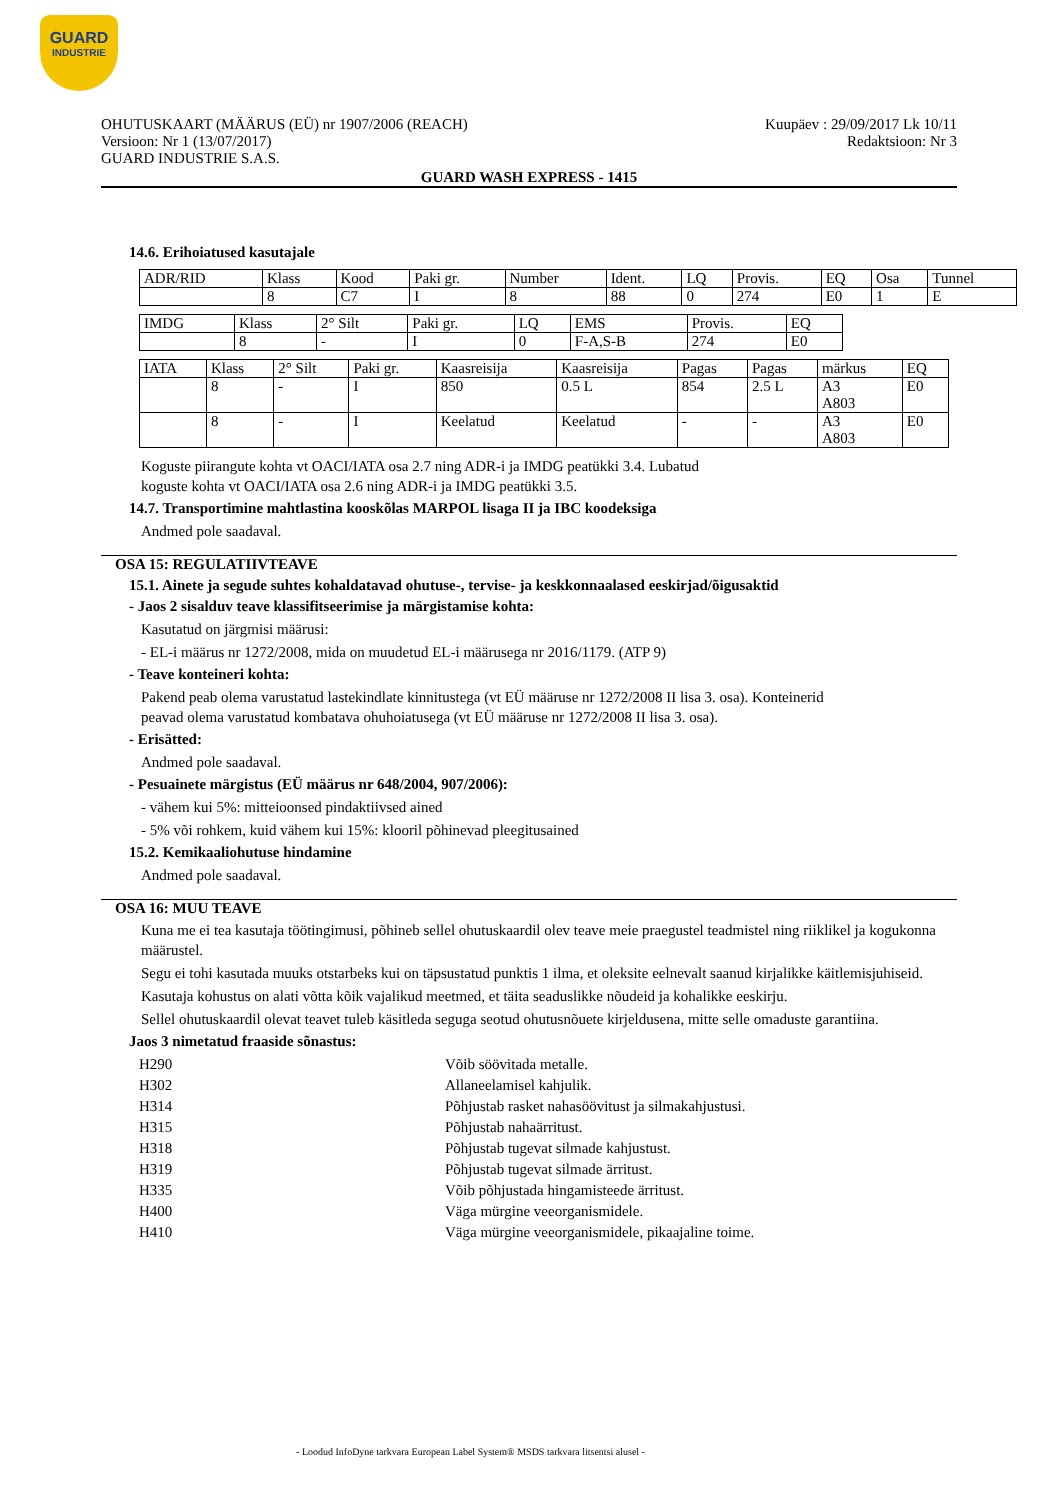GUARD
INDUSTRIE
Kuupäev : 29/09/2017 Lk 10/11
Redaktsioon: Nr 3
OHUTUSKAART (MÄÄRUS (EÜ) nr 1907/2006 (REACH)
Versioon: Nr 1 (13/07/2017)
GUARD INDUSTRIE S.A.S.
GUARD WASH EXPRESS - 1415
14.6. Erihoiatused kasutajale
| ADR/RID | Klass | Kood | Paki gr. | Number | Ident. | LQ | Provis. | EQ | Osa | Tunnel |
| | 8 | C7 | I | 8 | 88 | 0 | 274 | E0 | 1 | E |
| IMDG | Klass | 2° Silt | Paki gr. | LQ | EMS | Provis. | EQ |
| | 8 | - | I | 0 | F-A,S-B | 274 | E0 |
| IATA | Klass | 2° Silt | Paki gr. | Kaasreisija | Kaasreisija | Pagas | Pagas | märkus | EQ |
| | 8 | - | I | 850 | 0.5 L | 854 | 2.5 L | A3 A803 | E0 |
| | 8 | - | I | Keelatud | Keelatud | - | - | A3 A803 | E0 |
Koguste piirangute kohta vt OACI/IATA osa 2.7 ning ADR-i ja IMDG peatükki 3.4. Lubatud
koguste kohta vt OACI/IATA osa 2.6 ning ADR-i ja IMDG peatükki 3.5.
14.7. Transportimine mahtlastina kooskõlas MARPOL lisaga II ja IBC koodeksiga
Andmed pole saadaval.
OSA 15: REGULATIIVTEAVE
15.1. Ainete ja segude suhtes kohaldatavad ohutuse-, tervise- ja keskkonnaalased eeskirjad/õigusaktid
- Jaos 2 sisalduv teave klassifitseerimise ja märgistamise kohta:
Kasutatud on järgmisi määrusi:
- EL-i määrus nr 1272/2008, mida on muudetud EL-i määrusega nr 2016/1179. (ATP 9)
- Teave konteineri kohta:
Pakend peab olema varustatud lastekindlate kinnitustega (vt EÜ määruse nr 1272/2008 II lisa 3. osa). Konteinerid
peavad olema varustatud kombatava ohuhoiatusega (vt EÜ määruse nr 1272/2008 II lisa 3. osa).
- Erisätted:
Andmed pole saadaval.
- Pesuainete märgistus (EÜ määrus nr 648/2004, 907/2006):
- vähem kui 5%: mitteioonsed pindaktiivsed ained
- 5% või rohkem, kuid vähem kui 15%: klooril põhinevad pleegitusained
15.2. Kemikaaliohutuse hindamine
Andmed pole saadaval.
OSA 16: MUU TEAVE
Kuna me ei tea kasutaja töötingimusi, põhineb sellel ohutuskaardil olev teave meie praegustel teadmistel ning riiklikel ja kogukonna määrustel.
Segu ei tohi kasutada muuks otstarbeks kui on täpsustatud punktis 1 ilma, et oleksite eelnevalt saanud kirjalikke käitlemisjuhiseid.
Kasutaja kohustus on alati võtta kõik vajalikud meetmed, et täita seaduslikke nõudeid ja kohalikke eeskirju.
Sellel ohutuskaardil olevat teavet tuleb käsitleda seguga seotud ohutusnõuete kirjeldusena, mitte selle omaduste garantiina.
Jaos 3 nimetatud fraaside sõnastus:
| H290 | Võib söövitada metalle. |
| H302 | Allaneelamisel kahjulik. |
| H314 | Põhjustab rasket nahasöövitust ja silmakahjustusi. |
| H315 | Põhjustab nahaärritust. |
| H318 | Põhjustab tugevat silmade kahjustust. |
| H319 | Põhjustab tugevat silmade ärritust. |
| H335 | Võib põhjustada hingamisteede ärritust. |
| H400 | Väga mürgine veeorganismidele. |
| H410 | Väga mürgine veeorganismidele, pikaajaline toime. |
- Loodud InfoDyne tarkvara European Label System® MSDS tarkvara litsentsi alusel -